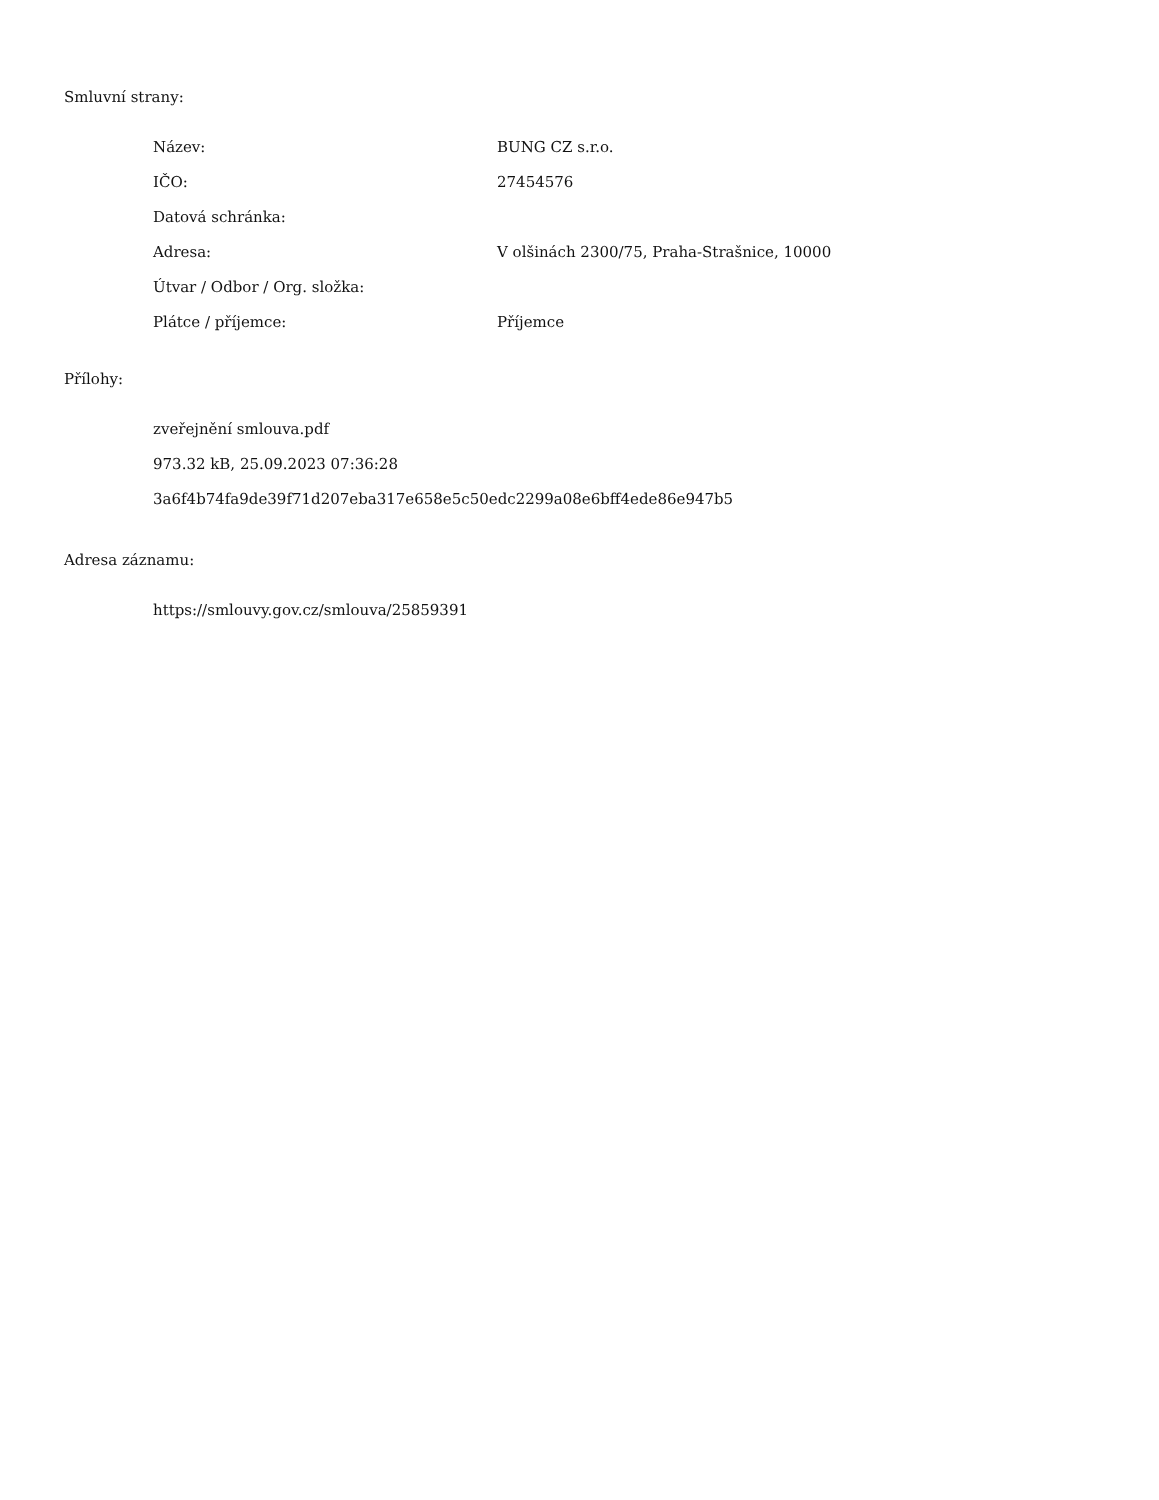Smluvní strany:
| Název: | BUNG CZ s.r.o. |
| IČO: | 27454576 |
| Datová schránka: | |
| Adresa: | V olšinách 2300/75, Praha-Strašnice, 10000 |
| Útvar / Odbor / Org. složka: | |
| Plátce / příjemce: | Příjemce |
Přílohy:
zveřejnění smlouva.pdf
973.32 kB, 25.09.2023 07:36:28
3a6f4b74fa9de39f71d207eba317e658e5c50edc2299a08e6bff4ede86e947b5
Adresa záznamu:
https://smlouvy.gov.cz/smlouva/25859391